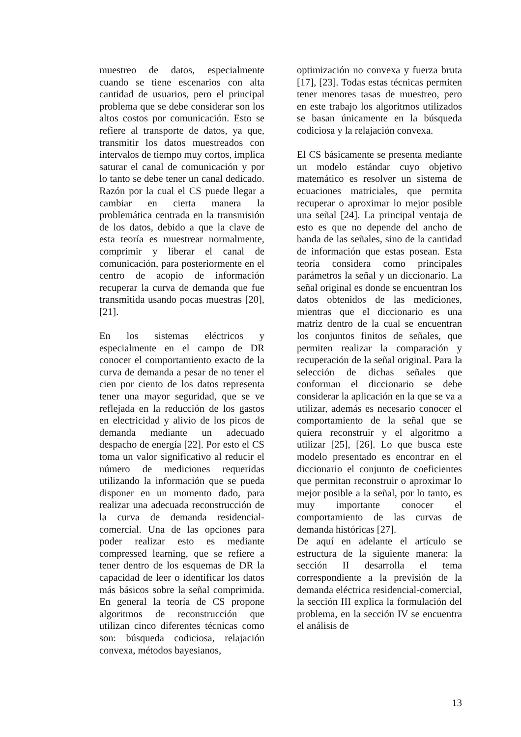muestreo de datos, especialmente cuando se tiene escenarios con alta cantidad de usuarios, pero el principal problema que se debe considerar son los altos costos por comunicación. Esto se refiere al transporte de datos, ya que, transmitir los datos muestreados con intervalos de tiempo muy cortos, implica saturar el canal de comunicación y por lo tanto se debe tener un canal dedicado. Razón por la cual el CS puede llegar a cambiar en cierta manera la problemática centrada en la transmisión de los datos, debido a que la clave de esta teoría es muestrear normalmente, comprimir y liberar el canal de comunicación, para posteriormente en el centro de acopio de información recuperar la curva de demanda que fue transmitida usando pocas muestras [20], [21].
En los sistemas eléctricos y especialmente en el campo de DR conocer el comportamiento exacto de la curva de demanda a pesar de no tener el cien por ciento de los datos representa tener una mayor seguridad, que se ve reflejada en la reducción de los gastos en electricidad y alivio de los picos de demanda mediante un adecuado despacho de energía [22]. Por esto el CS toma un valor significativo al reducir el número de mediciones requeridas utilizando la información que se pueda disponer en un momento dado, para realizar una adecuada reconstrucción de la curva de demanda residencial-comercial. Una de las opciones para poder realizar esto es mediante compressed learning, que se refiere a tener dentro de los esquemas de DR la capacidad de leer o identificar los datos más básicos sobre la señal comprimida. En general la teoría de CS propone algoritmos de reconstrucción que utilizan cinco diferentes técnicas como son: búsqueda codiciosa, relajación convexa, métodos bayesianos,
optimización no convexa y fuerza bruta [17], [23]. Todas estas técnicas permiten tener menores tasas de muestreo, pero en este trabajo los algoritmos utilizados se basan únicamente en la búsqueda codiciosa y la relajación convexa.
El CS básicamente se presenta mediante un modelo estándar cuyo objetivo matemático es resolver un sistema de ecuaciones matriciales, que permita recuperar o aproximar lo mejor posible una señal [24]. La principal ventaja de esto es que no depende del ancho de banda de las señales, sino de la cantidad de información que estas posean. Esta teoría considera como principales parámetros la señal y un diccionario. La señal original es donde se encuentran los datos obtenidos de las mediciones, mientras que el diccionario es una matriz dentro de la cual se encuentran los conjuntos finitos de señales, que permiten realizar la comparación y recuperación de la señal original. Para la selección de dichas señales que conforman el diccionario se debe considerar la aplicación en la que se va a utilizar, además es necesario conocer el comportamiento de la señal que se quiera reconstruir y el algoritmo a utilizar [25], [26]. Lo que busca este modelo presentado es encontrar en el diccionario el conjunto de coeficientes que permitan reconstruir o aproximar lo mejor posible a la señal, por lo tanto, es muy importante conocer el comportamiento de las curvas de demanda históricas [27].
De aquí en adelante el artículo se estructura de la siguiente manera: la sección II desarrolla el tema correspondiente a la previsión de la demanda eléctrica residencial-comercial, la sección III explica la formulación del problema, en la sección IV se encuentra el análisis de
13